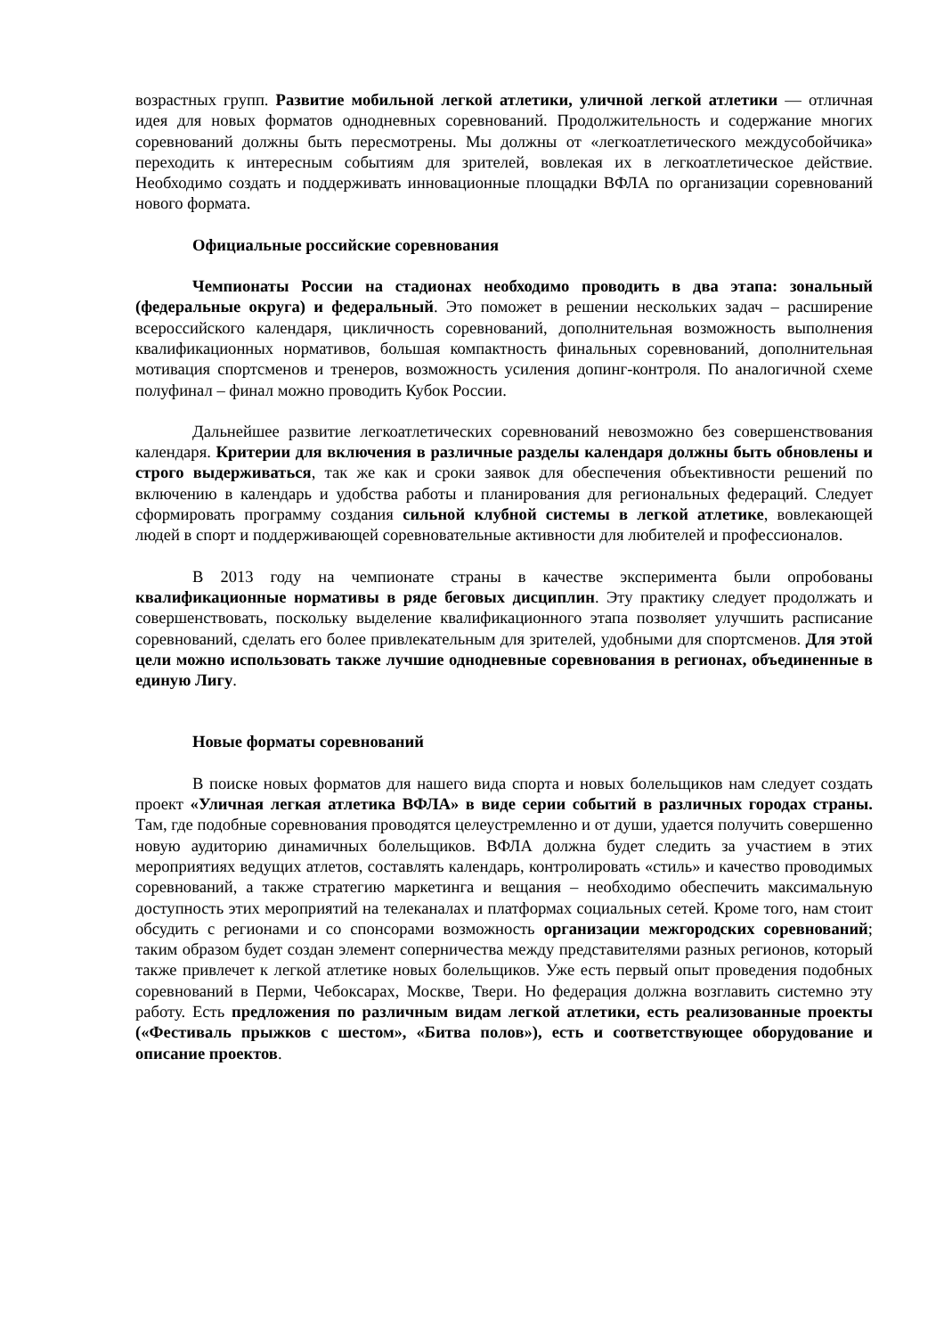возрастных групп. Развитие мобильной легкой атлетики, уличной легкой атлетики — отличная идея для новых форматов однодневных соревнований. Продолжительность и содержание многих соревнований должны быть пересмотрены. Мы должны от «легкоатлетического междусобойчика» переходить к интересным событиям для зрителей, вовлекая их в легкоатлетическое действие. Необходимо создать и поддерживать инновационные площадки ВФЛА по организации соревнований нового формата.
Официальные российские соревнования
Чемпионаты России на стадионах необходимо проводить в два этапа: зональный (федеральные округа) и федеральный. Это поможет в решении нескольких задач – расширение всероссийского календаря, цикличность соревнований, дополнительная возможность выполнения квалификационных нормативов, большая компактность финальных соревнований, дополнительная мотивация спортсменов и тренеров, возможность усиления допинг-контроля. По аналогичной схеме полуфинал – финал можно проводить Кубок России.
Дальнейшее развитие легкоатлетических соревнований невозможно без совершенствования календаря. Критерии для включения в различные разделы календаря должны быть обновлены и строго выдерживаться, так же как и сроки заявок для обеспечения объективности решений по включению в календарь и удобства работы и планирования для региональных федераций. Следует сформировать программу создания сильной клубной системы в легкой атлетике, вовлекающей людей в спорт и поддерживающей соревновательные активности для любителей и профессионалов.
В 2013 году на чемпионате страны в качестве эксперимента были опробованы квалификационные нормативы в ряде беговых дисциплин. Эту практику следует продолжать и совершенствовать, поскольку выделение квалификационного этапа позволяет улучшить расписание соревнований, сделать его более привлекательным для зрителей, удобными для спортсменов. Для этой цели можно использовать также лучшие однодневные соревнования в регионах, объединенные в единую Лигу.
Новые форматы соревнований
В поиске новых форматов для нашего вида спорта и новых болельщиков нам следует создать проект «Уличная легкая атлетика ВФЛА» в виде серии событий в различных городах страны. Там, где подобные соревнования проводятся целеустремленно и от души, удается получить совершенно новую аудиторию динамичных болельщиков. ВФЛА должна будет следить за участием в этих мероприятиях ведущих атлетов, составлять календарь, контролировать «стиль» и качество проводимых соревнований, а также стратегию маркетинга и вещания – необходимо обеспечить максимальную доступность этих мероприятий на телеканалах и платформах социальных сетей. Кроме того, нам стоит обсудить с регионами и со спонсорами возможность организации межгородских соревнований; таким образом будет создан элемент соперничества между представителями разных регионов, который также привлечет к легкой атлетике новых болельщиков. Уже есть первый опыт проведения подобных соревнований в Перми, Чебоксарах, Москве, Твери. Но федерация должна возглавить системно эту работу. Есть предложения по различным видам легкой атлетики, есть реализованные проекты («Фестиваль прыжков с шестом», «Битва полов»), есть и соответствующее оборудование и описание проектов.